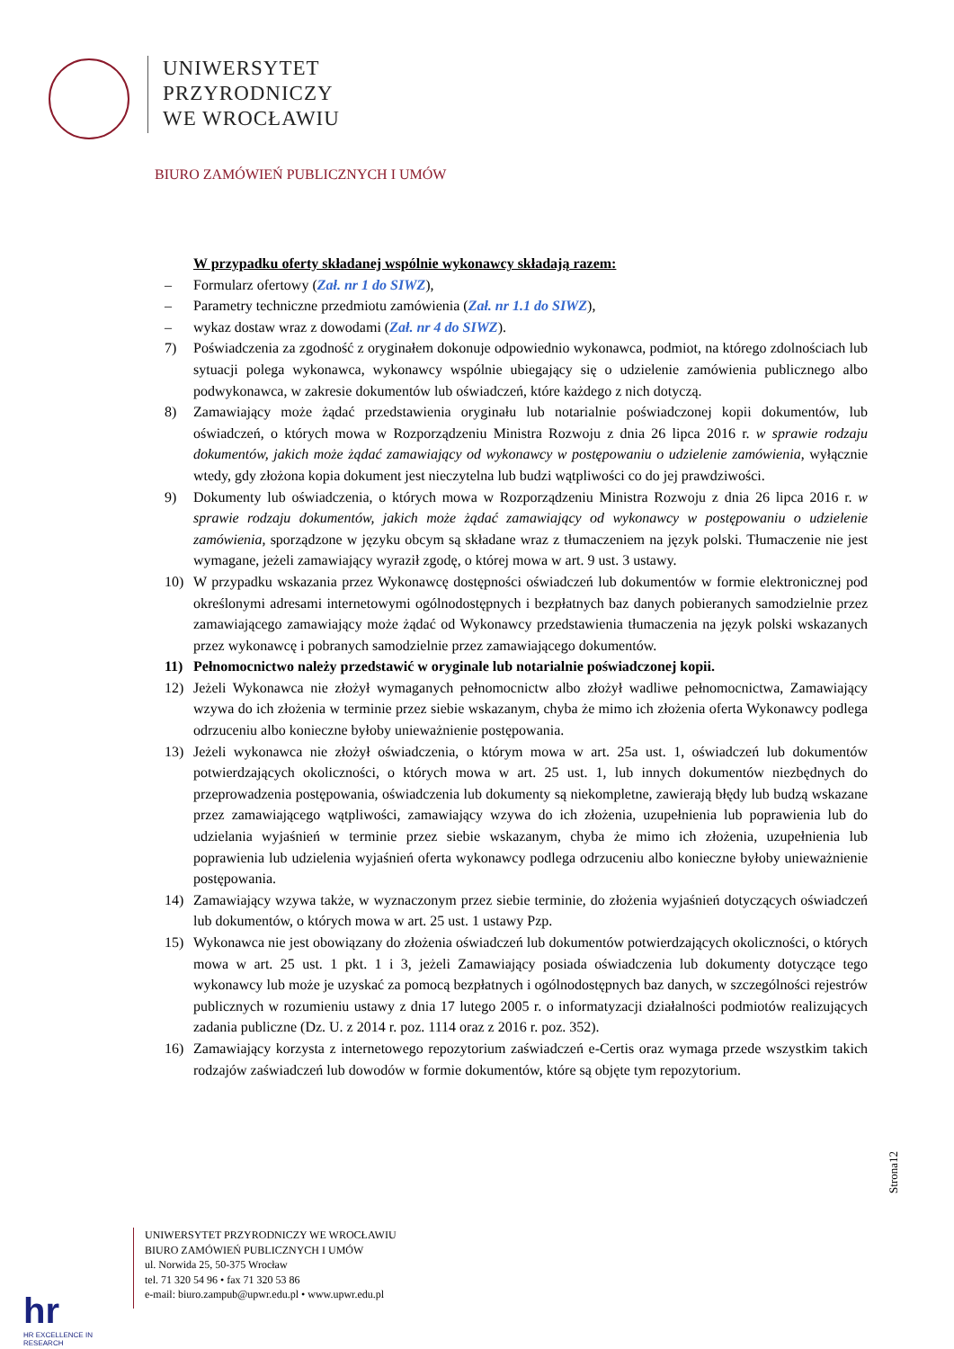UNIWERSYTET
PRZYRODNICZY
WE WROCŁAWIU
BIURO ZAMÓWIEŃ PUBLICZNYCH I UMÓW
W przypadku oferty składanej wspólnie wykonawcy składają razem:
– Formularz ofertowy (Zał. nr 1 do SIWZ),
– Parametry techniczne przedmiotu zamówienia (Zał. nr 1.1 do SIWZ),
– wykaz dostaw wraz z dowodami (Zał. nr 4 do SIWZ).
7) Poświadczenia za zgodność z oryginałem dokonuje odpowiednio wykonawca, podmiot, na którego zdolnościach lub sytuacji polega wykonawca, wykonawcy wspólnie ubiegający się o udzielenie zamówienia publicznego albo podwykonawca, w zakresie dokumentów lub oświadczeń, które każdego z nich dotyczą.
8) Zamawiający może żądać przedstawienia oryginału lub notarialnie poświadczonej kopii dokumentów, lub oświadczeń, o których mowa w Rozporządzeniu Ministra Rozwoju z dnia 26 lipca 2016 r. w sprawie rodzaju dokumentów, jakich może żądać zamawiający od wykonawcy w postępowaniu o udzielenie zamówienia, wyłącznie wtedy, gdy złożona kopia dokument jest nieczytelna lub budzi wątpliwości co do jej prawdziwości.
9) Dokumenty lub oświadczenia, o których mowa w Rozporządzeniu Ministra Rozwoju z dnia 26 lipca 2016 r. w sprawie rodzaju dokumentów, jakich może żądać zamawiający od wykonawcy w postępowaniu o udzielenie zamówienia, sporządzone w języku obcym są składane wraz z tłumaczeniem na język polski. Tłumaczenie nie jest wymagane, jeżeli zamawiający wyraził zgodę, o której mowa w art. 9 ust. 3 ustawy.
10) W przypadku wskazania przez Wykonawcę dostępności oświadczeń lub dokumentów w formie elektronicznej pod określonymi adresami internetowymi ogólnodostępnych i bezpłatnych baz danych pobieranych samodzielnie przez zamawiającego zamawiający może żądać od Wykonawcy przedstawienia tłumaczenia na język polski wskazanych przez wykonawcę i pobranych samodzielnie przez zamawiającego dokumentów.
11) Pełnomocnictwo należy przedstawić w oryginale lub notarialnie poświadczonej kopii.
12) Jeżeli Wykonawca nie złożył wymaganych pełnomocnictw albo złożył wadliwe pełnomocnictwa, Zamawiający wzywa do ich złożenia w terminie przez siebie wskazanym, chyba że mimo ich złożenia oferta Wykonawcy podlega odrzuceniu albo konieczne byłoby unieważnienie postępowania.
13) Jeżeli wykonawca nie złożył oświadczenia, o którym mowa w art. 25a ust. 1, oświadczeń lub dokumentów potwierdzających okoliczności, o których mowa w art. 25 ust. 1, lub innych dokumentów niezbędnych do przeprowadzenia postępowania, oświadczenia lub dokumenty są niekompletne, zawierają błędy lub budzą wskazane przez zamawiającego wątpliwości, zamawiający wzywa do ich złożenia, uzupełnienia lub poprawienia lub do udzielania wyjaśnień w terminie przez siebie wskazanym, chyba że mimo ich złożenia, uzupełnienia lub poprawienia lub udzielenia wyjaśnień oferta wykonawcy podlega odrzuceniu albo konieczne byłoby unieważnienie postępowania.
14) Zamawiający wzywa także, w wyznaczonym przez siebie terminie, do złożenia wyjaśnień dotyczących oświadczeń lub dokumentów, o których mowa w art. 25 ust. 1 ustawy Pzp.
15) Wykonawca nie jest obowiązany do złożenia oświadczeń lub dokumentów potwierdzających okoliczności, o których mowa w art. 25 ust. 1 pkt. 1 i 3, jeżeli Zamawiający posiada oświadczenia lub dokumenty dotyczące tego wykonawcy lub może je uzyskać za pomocą bezpłatnych i ogólnodostępnych baz danych, w szczególności rejestrów publicznych w rozumieniu ustawy z dnia 17 lutego 2005 r. o informatyzacji działalności podmiotów realizujących zadania publiczne (Dz. U. z 2014 r. poz. 1114 oraz z 2016 r. poz. 352).
16) Zamawiający korzysta z internetowego repozytorium zaświadczeń e-Certis oraz wymaga przede wszystkim takich rodzajów zaświadczeń lub dowodów w formie dokumentów, które są objęte tym repozytorium.
Strona12
hr
HR EXCELLENCE IN RESEARCH
UNIWERSYTET PRZYRODNICZY WE WROCŁAWIU
BIURO ZAMÓWIEŃ PUBLICZNYCH I UMÓW
ul. Norwida 25, 50-375 Wrocław
tel. 71 320 54 96 • fax 71 320 53 86
e-mail: biuro.zampub@upwr.edu.pl • www.upwr.edu.pl